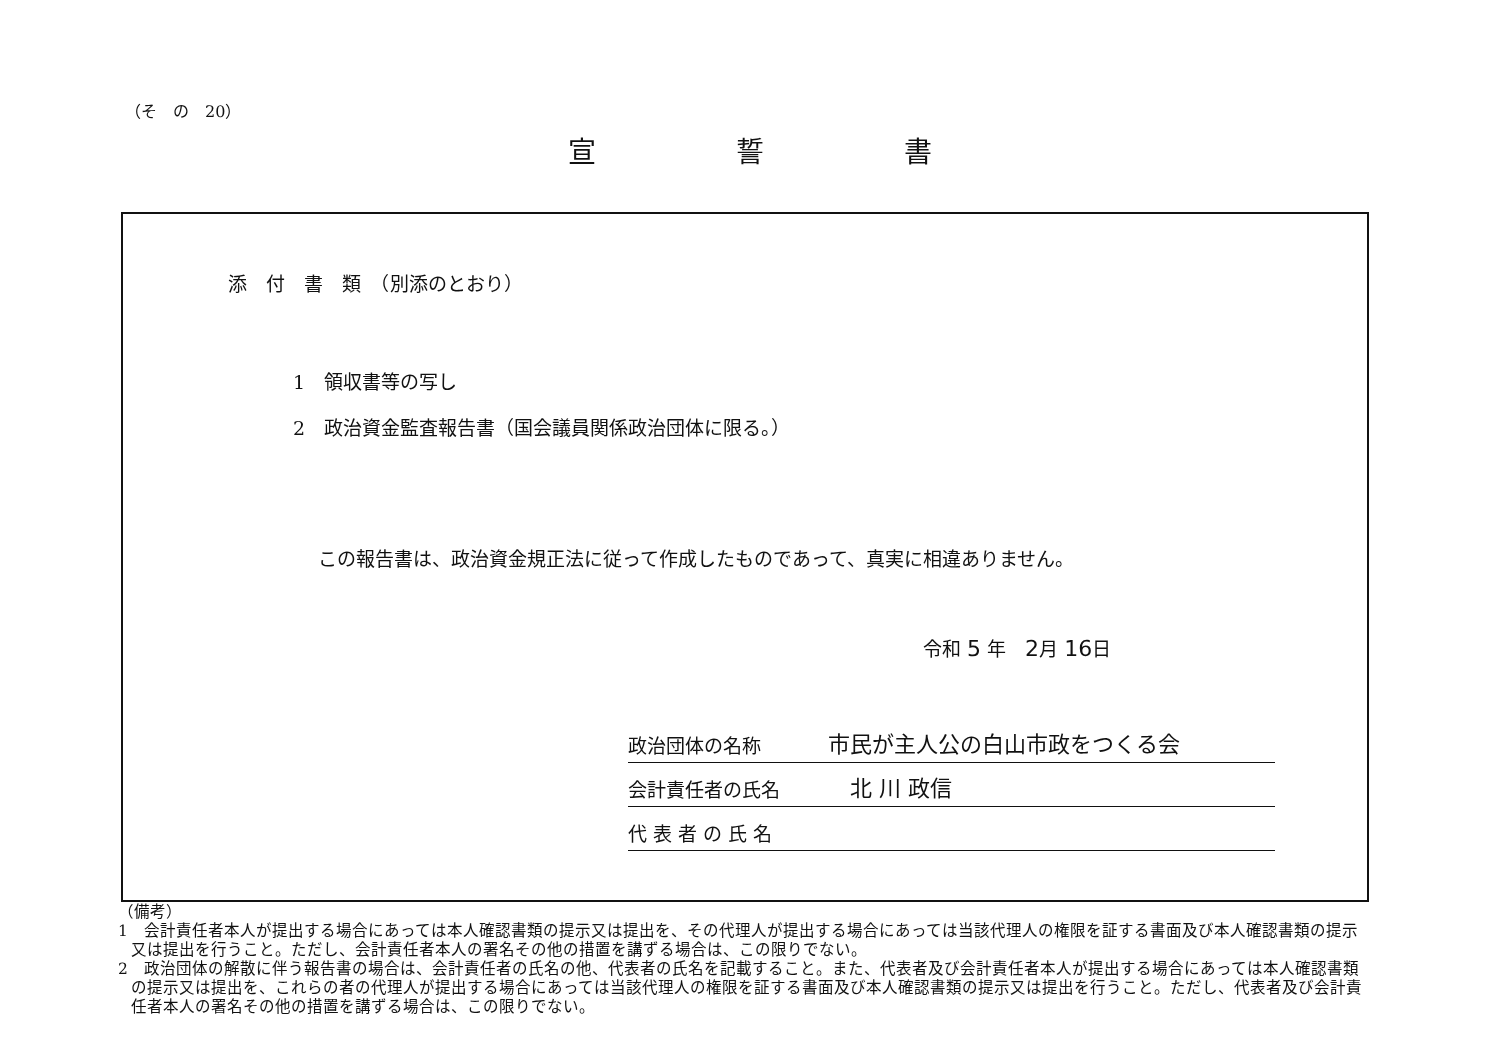（そ　の　20）
宣誓書
添　付　書　類　（別添のとおり）
1　領収書等の写し
2　政治資金監査報告書（国会議員関係政治団体に限る。）
この報告書は、政治資金規正法に従って作成したものであって、真実に相違ありません。
令和 5 年　2月 16日
政治団体の名称 市民が主人公の白山市政をつくる会
会計責任者の氏名　北 川 政信
代 表 者 の 氏 名
（備考）
1　会計責任者本人が提出する場合にあっては本人確認書類の提示又は提出を、その代理人が提出する場合にあっては当該代理人の権限を証する書面及び本人確認書類の提示又は提出を行うこと。ただし、会計責任者本人の署名その他の措置を講ずる場合は、この限りでない。
2　政治団体の解散に伴う報告書の場合は、会計責任者の氏名の他、代表者の氏名を記載すること。また、代表者及び会計責任者本人が提出する場合にあっては本人確認書類の提示又は提出を、これらの者の代理人が提出する場合にあっては当該代理人の権限を証する書面及び本人確認書類の提示又は提出を行うこと。ただし、代表者及び会計責任者本人の署名その他の措置を講ずる場合は、この限りでない。